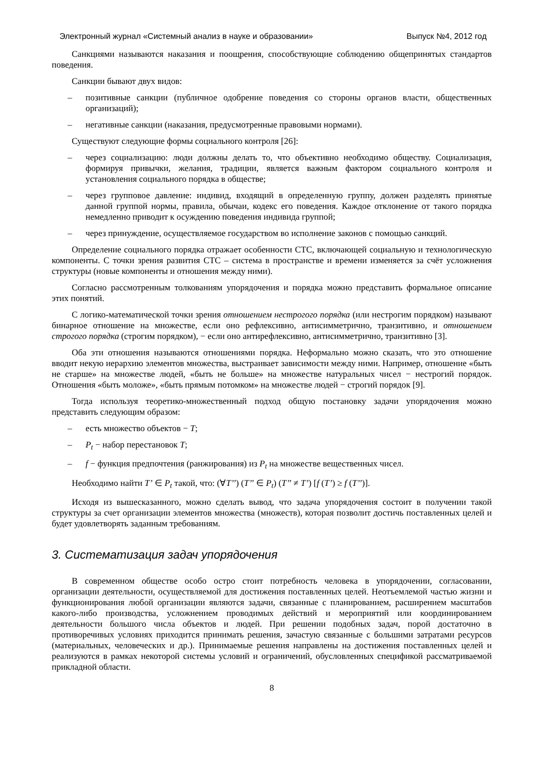Электронный журнал «Системный анализ в науке и образовании» Выпуск №4, 2012 год
Санкциями называются наказания и поощрения, способствующие соблюдению общепринятых стандартов поведения.
Санкции бывают двух видов:
– позитивные санкции (публичное одобрение поведения со стороны органов власти, общественных организаций);
– негативные санкции (наказания, предусмотренные правовыми нормами).
Существуют следующие формы социального контроля [26]:
– через социализацию: люди должны делать то, что объективно необходимо обществу. Социализация, формируя привычки, желания, традиции, является важным фактором социального контроля и установления социального порядка в обществе;
– через групповое давление: индивид, входящий в определенную группу, должен разделять принятые данной группой нормы, правила, обычаи, кодекс его поведения. Каждое отклонение от такого порядка немедленно приводит к осуждению поведения индивида группой;
– через принуждение, осуществляемое государством во исполнение законов с помощью санкций.
Определение социального порядка отражает особенности СТС, включающей социальную и технологическую компоненты. С точки зрения развития СТС – система в пространстве и времени изменяется за счёт усложнения структуры (новые компоненты и отношения между ними).
Согласно рассмотренным толкованиям упорядочения и порядка можно представить формальное описание этих понятий.
С логико-математической точки зрения отношением нестрогого порядка (или нестрогим порядком) называют бинарное отношение на множестве, если оно рефлексивно, антисимметрично, транзитивно, и отношением строгого порядка (строгим порядком), − если оно антирефлексивно, антисимметрично, транзитивно [3].
Оба эти отношения называются отношениями порядка. Неформально можно сказать, что это отношение вводит некую иерархию элементов множества, выстраивает зависимости между ними. Например, отношение «быть не старше» на множестве людей, «быть не больше» на множестве натуральных чисел − нестрогий порядок. Отношения «быть моложе», «быть прямым потомком» на множестве людей − строгий порядок [9].
Тогда используя теоретико-множественный подход общую постановку задачи упорядочения можно представить следующим образом:
– есть множество объектов − T;
– P<sub>t</sub> − набор перестановок T;
– f − функция предпочтения (ранжирования) из P<sub>t</sub> на множестве вещественных чисел.
Необходимо найти T’ ∈ P<sub>t</sub> такой, что: (∀T’’) (T’’ ∈ P<sub>t</sub>) (T’’ ≠ T’) [f (T’) ≥ f (T’’)].
Исходя из вышесказанного, можно сделать вывод, что задача упорядочения состоит в получении такой структуры за счет организации элементов множества (множеств), которая позволит достичь поставленных целей и будет удовлетворять заданным требованиям.
3. Систематизация задач упорядочения
В современном обществе особо остро стоит потребность человека в упорядочении, согласовании, организации деятельности, осуществляемой для достижения поставленных целей. Неотъемлемой частью жизни и функционирования любой организации являются задачи, связанные с планированием, расширением масштабов какого-либо производства, усложнением проводимых действий и мероприятий или координированием деятельности большого числа объектов и людей. При решении подобных задач, порой достаточно в противоречивых условиях приходится принимать решения, зачастую связанные с большими затратами ресурсов (материальных, человеческих и др.). Принимаемые решения направлены на достижения поставленных целей и реализуются в рамках некоторой системы условий и ограничений, обусловленных спецификой рассматриваемой прикладной области.
8